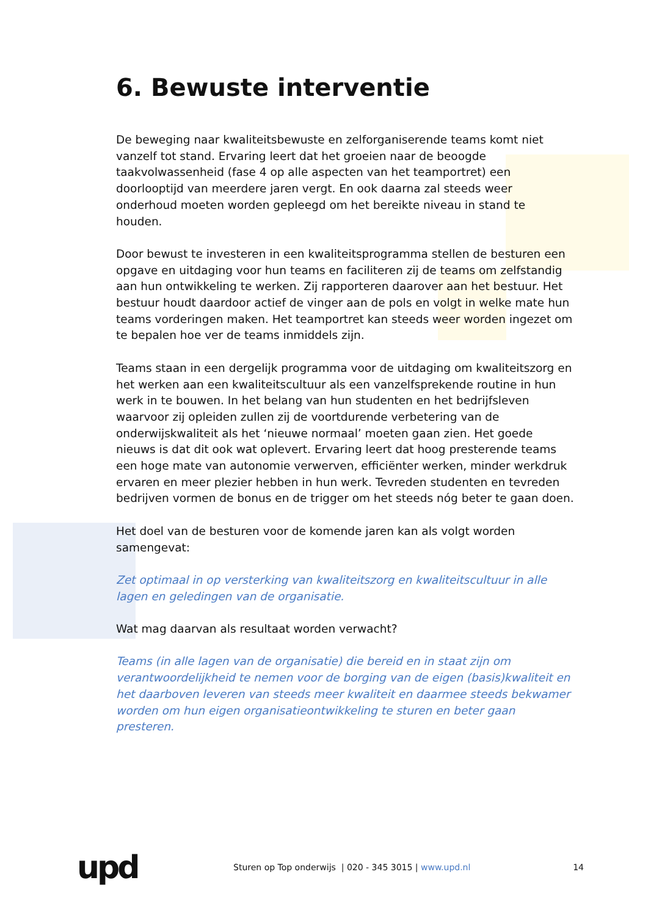6. Bewuste interventie
De beweging naar kwaliteitsbewuste en zelforganiserende teams komt niet vanzelf tot stand. Ervaring leert dat het groeien naar de beoogde taakvolwassenheid (fase 4 op alle aspecten van het teamportret) een doorlooptijd van meerdere jaren vergt. En ook daarna zal steeds weer onderhoud moeten worden gepleegd om het bereikte niveau in stand te houden.
Door bewust te investeren in een kwaliteitsprogramma stellen de besturen een opgave en uitdaging voor hun teams en faciliteren zij de teams om zelfstandig aan hun ontwikkeling te werken. Zij rapporteren daarover aan het bestuur. Het bestuur houdt daardoor actief de vinger aan de pols en volgt in welke mate hun teams vorderingen maken. Het teamportret kan steeds weer worden ingezet om te bepalen hoe ver de teams inmiddels zijn.
Teams staan in een dergelijk programma voor de uitdaging om kwaliteitszorg en het werken aan een kwaliteitscultuur als een vanzelfsprekende routine in hun werk in te bouwen. In het belang van hun studenten en het bedrijfsleven waarvoor zij opleiden zullen zij de voortdurende verbetering van de onderwijskwaliteit als het ‘nieuwe normaal’ moeten gaan zien. Het goede nieuws is dat dit ook wat oplevert. Ervaring leert dat hoog presterende teams een hoge mate van autonomie verwerven, efficiënter werken, minder werkdruk ervaren en meer plezier hebben in hun werk. Tevreden studenten en tevreden bedrijven vormen de bonus en de trigger om het steeds nóg beter te gaan doen.
Het doel van de besturen voor de komende jaren kan als volgt worden samengevat:
Zet optimaal in op versterking van kwaliteitszorg en kwaliteitscultuur in alle lagen en geledingen van de organisatie.
Wat mag daarvan als resultaat worden verwacht?
Teams (in alle lagen van de organisatie) die bereid en in staat zijn om verantwoordelijkheid te nemen voor de borging van de eigen (basis)kwaliteit en het daarboven leveren van steeds meer kwaliteit en daarmee steeds bekwamer worden om hun eigen organisatieontwikkeling te sturen en beter gaan presteren.
upd
Sturen op Top onderwijs | 020 - 345 3015 | www.upd.nl
14